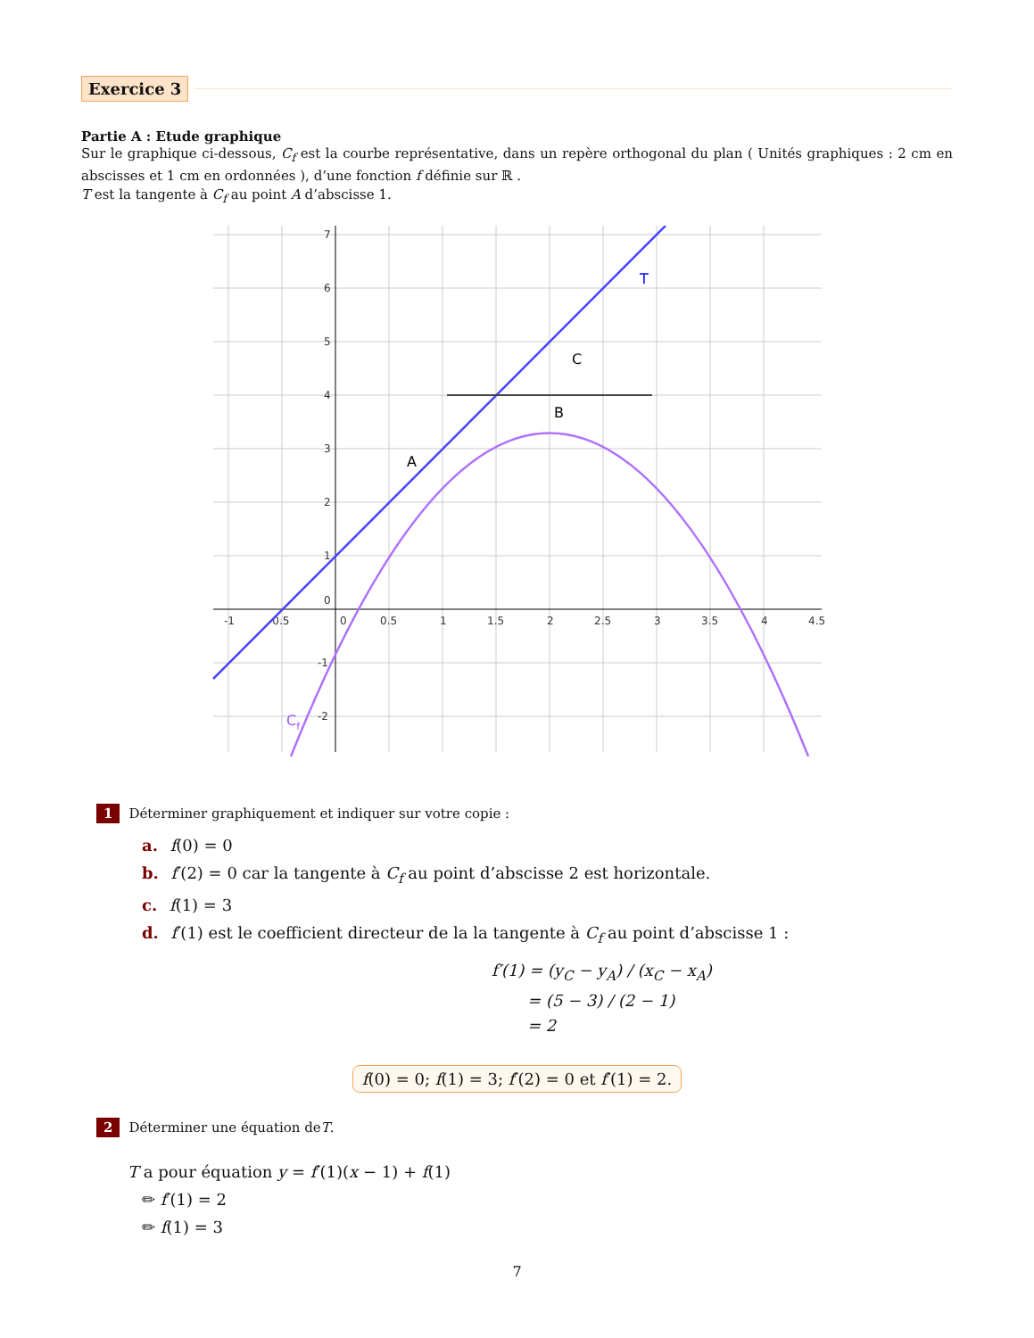Exercice 3
Partie A : Etude graphique
Sur le graphique ci-dessous, C<sub>f</sub> est la courbe représentative, dans un repère orthogonal du plan ( Unités graphiques : 2 cm en abscisses et 1 cm en ordonnées ), d’une fonction f définie sur ℝ .
T est la tangente à C<sub>f</sub> au point A d’abscisse 1.
-1
-0.5
0
0.5
1
1.5
2
2.5
3
3.5
4
4.5
7
6
5
4
3
2
1
0
-1
-2
T
C
B
A
Cf
1 Déterminer graphiquement et indiquer sur votre copie :
a. f(0) = 0
b. f′(2) = 0 car la tangente à C<sub>f</sub> au point d’abscisse 2 est horizontale.
c. f(1) = 3
d. f′(1) est le coefficient directeur de la la tangente à C<sub>f</sub> au point d’abscisse 1 :
f′(1) = (y<sub>C</sub> − y<sub>A</sub>) / (x<sub>C</sub> − x<sub>A</sub>)
= (5 − 3) / (2 − 1)
= 2
f(0) = 0; f(1) = 3; f′(2) = 0 et f′(1) = 2.
2 Déterminer une équation de T.
T a pour équation y = f′(1)(x − 1) + f(1)
✏ f′(1) = 2
✏ f(1) = 3
7